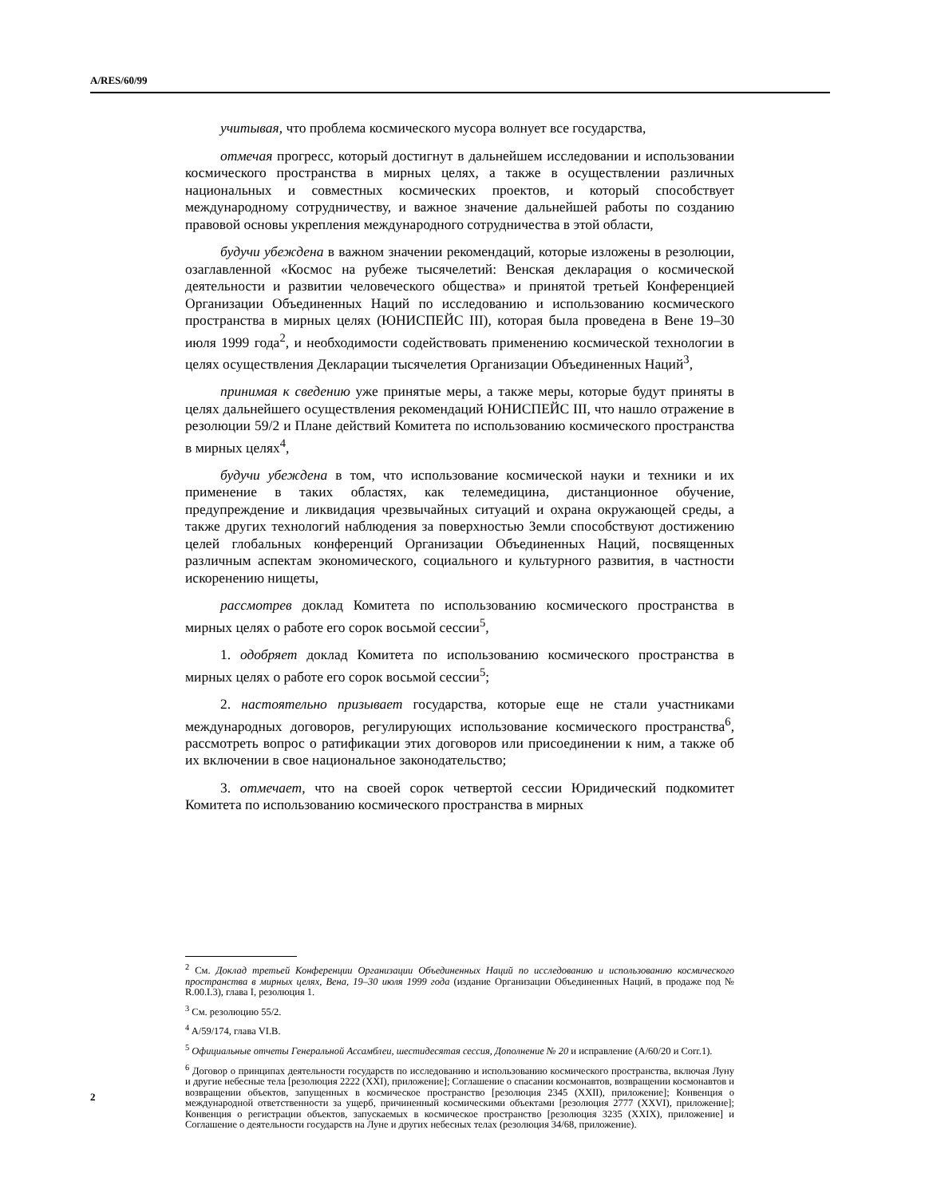A/RES/60/99
учитывая, что проблема космического мусора волнует все государства,
отмечая прогресс, который достигнут в дальнейшем исследовании и использовании космического пространства в мирных целях, а также в осуществлении различных национальных и совместных космических проектов, и который способствует международному сотрудничеству, и важное значение дальнейшей работы по созданию правовой основы укрепления международного сотрудничества в этой области,
будучи убеждена в важном значении рекомендаций, которые изложены в резолюции, озаглавленной «Космос на рубеже тысячелетий: Венская декларация о космической деятельности и развитии человеческого общества» и принятой третьей Конференцией Организации Объединенных Наций по исследованию и использованию космического пространства в мирных целях (ЮНИСПЕЙС III), которая была проведена в Вене 19–30 июля 1999 года<sup>2</sup>, и необходимости содействовать применению космической технологии в целях осуществления Декларации тысячелетия Организации Объединенных Наций<sup>3</sup>,
принимая к сведению уже принятые меры, а также меры, которые будут приняты в целях дальнейшего осуществления рекомендаций ЮНИСПЕЙС III, что нашло отражение в резолюции 59/2 и Плане действий Комитета по использованию космического пространства в мирных целях<sup>4</sup>,
будучи убеждена в том, что использование космической науки и техники и их применение в таких областях, как телемедицина, дистанционное обучение, предупреждение и ликвидация чрезвычайных ситуаций и охрана окружающей среды, а также других технологий наблюдения за поверхностью Земли способствуют достижению целей глобальных конференций Организации Объединенных Наций, посвященных различным аспектам экономического, социального и культурного развития, в частности искоренению нищеты,
рассмотрев доклад Комитета по использованию космического пространства в мирных целях о работе его сорок восьмой сессии<sup>5</sup>,
1. одобряет доклад Комитета по использованию космического пространства в мирных целях о работе его сорок восьмой сессии<sup>5</sup>;
2. настоятельно призывает государства, которые еще не стали участниками международных договоров, регулирующих использование космического пространства<sup>6</sup>, рассмотреть вопрос о ратификации этих договоров или присоединении к ним, а также об их включении в свое национальное законодательство;
3. отмечает, что на своей сорок четвертой сессии Юридический подкомитет Комитета по использованию космического пространства в мирных
<sup>2</sup> См. Доклад третьей Конференции Организации Объединенных Наций по исследованию и использованию космического пространства в мирных целях, Вена, 19–30 июля 1999 года (издание Организации Объединенных Наций, в продаже под № R.00.I.3), глава I, резолюция 1.
<sup>3</sup> См. резолюцию 55/2.
<sup>4</sup> A/59/174, глава VI.B.
<sup>5</sup> Официальные отчеты Генеральной Ассамблеи, шестидесятая сессия, Дополнение № 20 и исправление (A/60/20 и Corr.1).
<sup>6</sup> Договор о принципах деятельности государств по исследованию и использованию космического пространства, включая Луну и другие небесные тела [резолюция 2222 (XXI), приложение]; Соглашение о спасании космонавтов, возвращении космонавтов и возвращении объектов, запущенных в космическое пространство [резолюция 2345 (XXII), приложение]; Конвенция о международной ответственности за ущерб, причиненный космическими объектами [резолюция 2777 (XXVI), приложение]; Конвенция о регистрации объектов, запускаемых в космическое пространство [резолюция 3235 (XXIX), приложение] и Соглашение о деятельности государств на Луне и других небесных телах (резолюция 34/68, приложение).
2